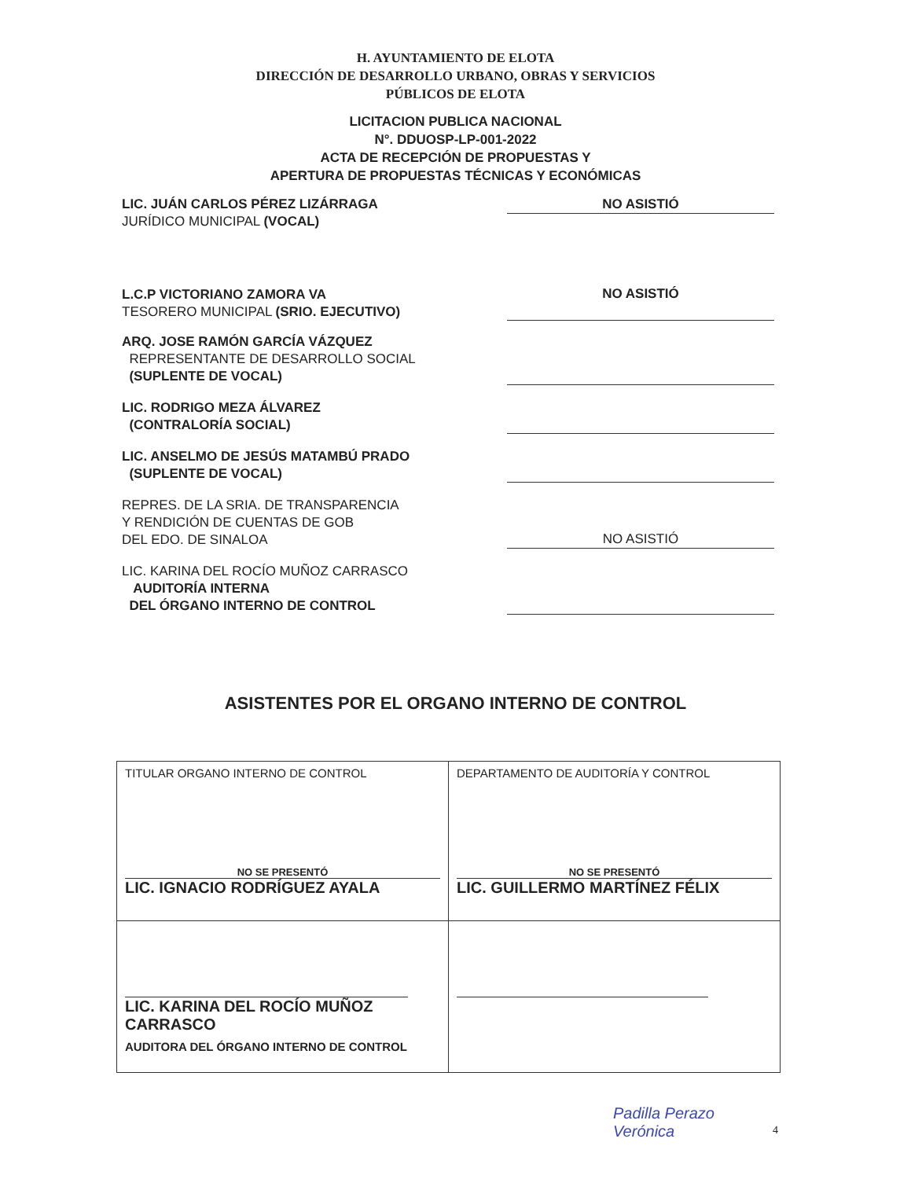H. AYUNTAMIENTO DE ELOTA
DIRECCIÓN DE DESARROLLO URBANO, OBRAS Y SERVICIOS
PÚBLICOS DE ELOTA
LICITACION PUBLICA NACIONAL
N°. DDUOSP-LP-001-2022
ACTA DE RECEPCIÓN DE PROPUESTAS Y
APERTURA DE PROPUESTAS TÉCNICAS Y ECONÓMICAS
LIC. JUÁN CARLOS PÉREZ LIZÁRRAGA
JURÍDICO MUNICIPAL (VOCAL)
NO ASISTIÓ
L.C.P VICTORIANO ZAMORA VA
TESORERO MUNICIPAL (SRIO. EJECUTIVO)
NO ASISTIÓ
ARQ. JOSE RAMÓN GARCÍA VÁZQUEZ
REPRESENTANTE DE DESARROLLO SOCIAL
(SUPLENTE DE VOCAL)
LIC. RODRIGO MEZA ÁLVAREZ
(CONTRALORÍA SOCIAL)
LIC. ANSELMO DE JESÚS MATAMBÚ PRADO
(SUPLENTE DE VOCAL)
REPRES. DE LA SRIA. DE TRANSPARENCIA
Y RENDICIÓN DE CUENTAS DE GOB
DEL EDO. DE SINALOA
NO ASISTIÓ
LIC. KARINA DEL ROCÍO MUÑOZ CARRASCO
AUDITORÍA INTERNA
DEL ÓRGANO INTERNO DE CONTROL
ASISTENTES POR EL ORGANO INTERNO DE CONTROL
| TITULAR ORGANO INTERNO DE CONTROL NO SE PRESENTÓ LIC. IGNACIO RODRÍGUEZ AYALA | DEPARTAMENTO DE AUDITORÍA Y CONTROL NO SE PRESENTÓ LIC. GUILLERMO MARTÍNEZ FÉLIX |
| LIC. KARINA DEL ROCÍO MUÑOZ CARRASCO AUDITORA DEL ÓRGANO INTERNO DE CONTROL | |
Padilla Perazo
Verónica
4